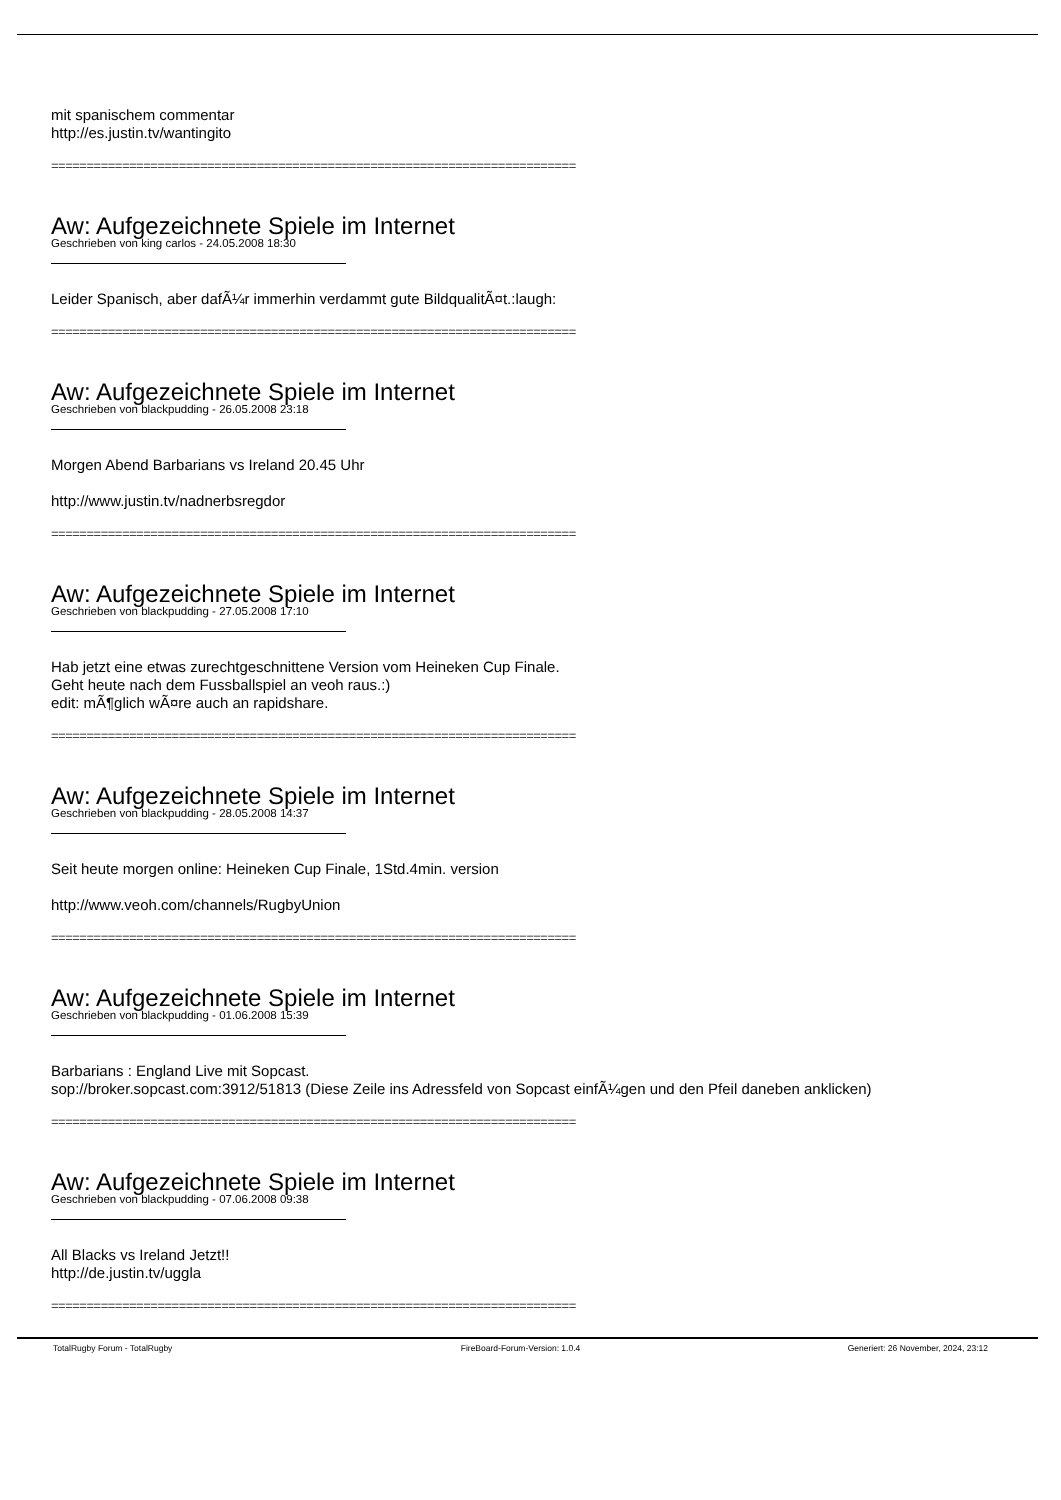mit spanischem commentar
http://es.justin.tv/wantingito
==========================================================================
Aw: Aufgezeichnete Spiele im Internet
Geschrieben von king carlos - 24.05.2008 18:30
Leider Spanisch, aber dafÃ¼r immerhin verdammt gute BildqualitÃ¤t.:laugh:
==========================================================================
Aw: Aufgezeichnete Spiele im Internet
Geschrieben von blackpudding - 26.05.2008 23:18
Morgen Abend Barbarians vs Ireland 20.45 Uhr
http://www.justin.tv/nadnerbsregdor
==========================================================================
Aw: Aufgezeichnete Spiele im Internet
Geschrieben von blackpudding - 27.05.2008 17:10
Hab jetzt eine etwas zurechtgeschnittene Version vom Heineken Cup Finale.
Geht heute nach dem Fussballspiel an veoh raus.:)
edit: mÃ¶glich wÃ¤re auch an rapidshare.
==========================================================================
Aw: Aufgezeichnete Spiele im Internet
Geschrieben von blackpudding - 28.05.2008 14:37
Seit heute morgen online: Heineken Cup Finale, 1Std.4min. version
http://www.veoh.com/channels/RugbyUnion
==========================================================================
Aw: Aufgezeichnete Spiele im Internet
Geschrieben von blackpudding - 01.06.2008 15:39
Barbarians : England Live mit Sopcast.
sop://broker.sopcast.com:3912/51813 (Diese Zeile ins Adressfeld von Sopcast einfÃ¼gen und den Pfeil daneben anklicken)
==========================================================================
Aw: Aufgezeichnete Spiele im Internet
Geschrieben von blackpudding - 07.06.2008 09:38
All Blacks vs Ireland Jetzt!!
http://de.justin.tv/uggla
==========================================================================
TotalRugby Forum - TotalRugby FireBoard-Forum-Version: 1.0.4 Generiert: 26 November, 2024, 23:12